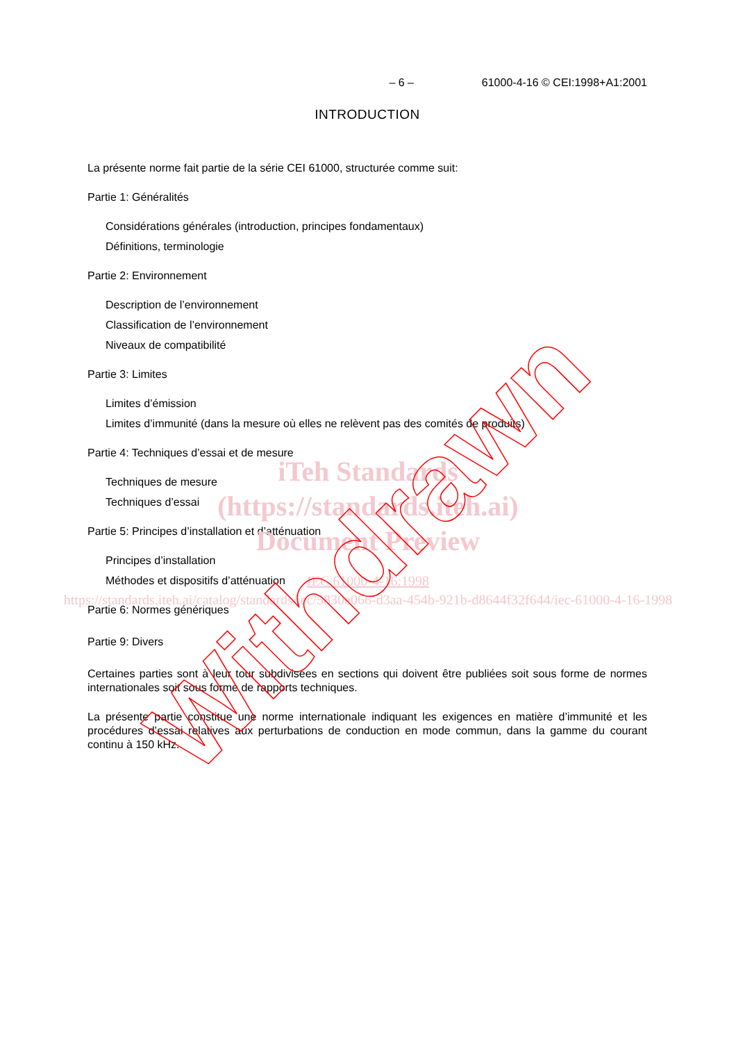– 6 – 61000-4-16 © CEI:1998+A1:2001
INTRODUCTION
La présente norme fait partie de la série CEI 61000, structurée comme suit:
Partie 1: Généralités
Considérations générales (introduction, principes fondamentaux)
Définitions, terminologie
Partie 2: Environnement
Description de l’environnement
Classification de l’environnement
Niveaux de compatibilité
Partie 3: Limites
Limites d’émission
Limites d’immunité (dans la mesure où elles ne relèvent pas des comités de produits)
Partie 4: Techniques d’essai et de mesure
Techniques de mesure
Techniques d’essai
Partie 5: Principes d’installation et d’atténuation
Principes d’installation
Méthodes et dispositifs d’atténuation
Partie 6: Normes génériques
Partie 9: Divers
Certaines parties sont à leur tour subdivisées en sections qui doivent être publiées soit sous forme de normes internationales soit sous forme de rapports techniques.
La présente partie constitue une norme internationale indiquant les exigences en matière d’immunité et les procédures d’essai relatives aux perturbations de conduction en mode commun, dans la gamme du courant continu à 150 kHz.
iTeh Standards
(https://standards.iteh.ai)
Document Preview
IEC 61000-4-16:1998
https://standards.iteh.ai/catalog/standards/iec/5830e066-d3aa-454b-921b-d8644f32f644/iec-61000-4-16-1998
Withdrawn